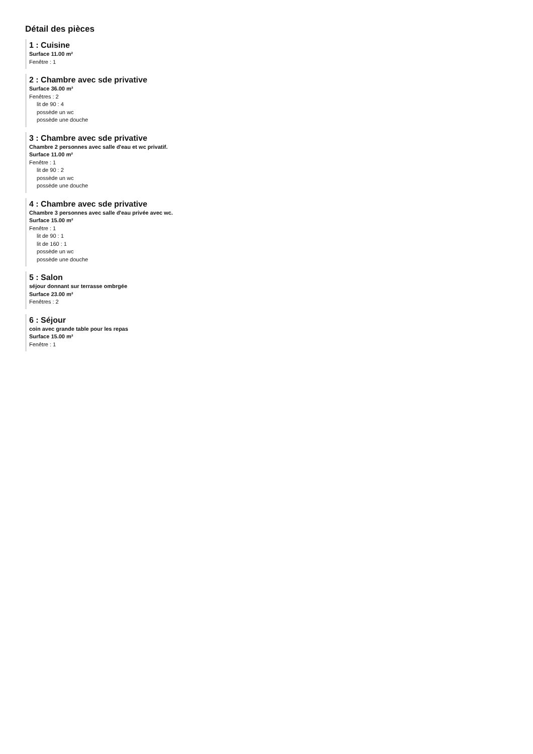Détail des pièces
1 : Cuisine
Surface 11.00 m²
Fenêtre : 1
2 : Chambre avec sde privative
Surface 36.00 m²
Fenêtres : 2
lit de 90 : 4
possède un wc
possède une douche
3 : Chambre avec sde privative
Chambre 2 personnes avec salle d'eau et wc privatif.
Surface 11.00 m²
Fenêtre : 1
lit de 90 : 2
possède un wc
possède une douche
4 : Chambre avec sde privative
Chambre 3 personnes avec salle d'eau privée avec wc.
Surface 15.00 m²
Fenêtre : 1
lit de 90 : 1
lit de 160 : 1
possède un wc
possède une douche
5 : Salon
séjour donnant sur terrasse ombrgée
Surface 23.00 m²
Fenêtres : 2
6 : Séjour
coin avec grande table pour les repas
Surface 15.00 m²
Fenêtre : 1